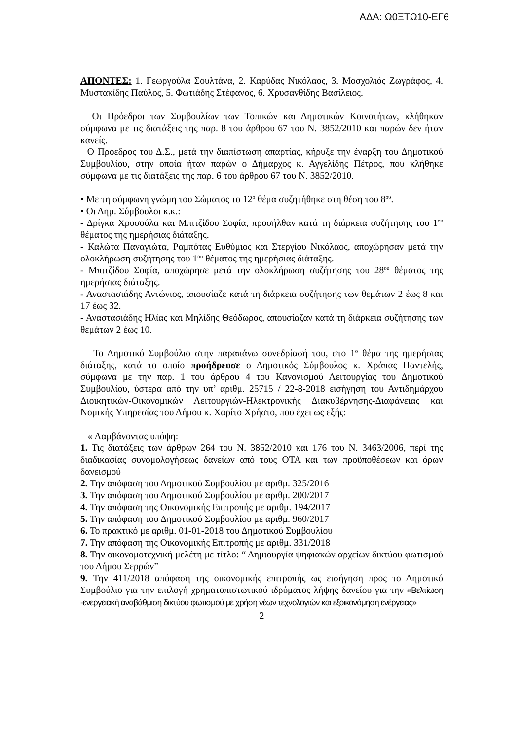ΑΔΑ: Ω0ΞΤΩ10-ΕΓ6
ΑΠΟΝΤΕΣ: 1. Γεωργούλα Σουλτάνα, 2. Καρύδας Νικόλαος, 3. Μοσχολιός Ζωγράφος, 4. Μυστακίδης Παύλος, 5. Φωτιάδης Στέφανος, 6. Χρυσανθίδης Βασίλειος.
Οι Πρόεδροι των Συμβουλίων των Τοπικών και Δημοτικών Κοινοτήτων, κλήθηκαν σύμφωνα με τις διατάξεις της παρ. 8 του άρθρου 67 του Ν. 3852/2010 και παρών δεν ήταν κανείς.
Ο Πρόεδρος του Δ.Σ., μετά την διαπίστωση απαρτίας, κήρυξε την έναρξη του Δημοτικού Συμβουλίου, στην οποία ήταν παρών ο Δήμαρχος κ. Αγγελίδης Πέτρος, που κλήθηκε σύμφωνα με τις διατάξεις της παρ. 6 του άρθρου 67 του Ν. 3852/2010.
• Με τη σύμφωνη γνώμη του Σώματος το 12<sup>ο</sup> θέμα συζητήθηκε στη θέση του 8<sup>ου</sup>.
• Οι Δημ. Σύμβουλοι κ.κ.:
- Δρίγκα Χρυσούλα και Μπιτζίδου Σοφία, προσήλθαν κατά τη διάρκεια συζήτησης του 1<sup>ου</sup> θέματος της ημερήσιας διάταξης.
- Καλώτα Παναγιώτα, Ραμπότας Ευθύμιος και Στεργίου Νικόλαος, αποχώρησαν μετά την ολοκλήρωση συζήτησης του 1<sup>ου</sup> θέματος της ημερήσιας διάταξης.
- Μπιτζίδου Σοφία, αποχώρησε μετά την ολοκλήρωση συζήτησης του 28<sup>ου</sup> θέματος της ημερήσιας διάταξης.
- Αναστασιάδης Αντώνιος, απουσίαζε κατά τη διάρκεια συζήτησης των θεμάτων 2 έως 8 και 17 έως 32.
- Αναστασιάδης Ηλίας και Μηλίδης Θεόδωρος, απουσίαζαν κατά τη διάρκεια συζήτησης των θεμάτων 2 έως 10.
Το Δημοτικό Συμβούλιο στην παραπάνω συνεδρίασή του, στο 1<sup>ο</sup> θέμα της ημερήσιας διάταξης, κατά το οποίο προήδρευσε ο Δημοτικός Σύμβουλος κ. Χράπας Παντελής, σύμφωνα με την παρ. 1 του άρθρου 4 του Κανονισμού Λειτουργίας του Δημοτικού Συμβουλίου, ύστερα από την υπ’ αριθμ. 25715 / 22-8-2018 εισήγηση του Αντιδημάρχου Διοικητικών-Οικονομικών Λειτουργιών-Ηλεκτρονικής Διακυβέρνησης-Διαφάνειας και Νομικής Υπηρεσίας του Δήμου κ. Χαρίτο Χρήστο, που έχει ως εξής:
« Λαμβάνοντας υπόψη:
1. Τις διατάξεις των άρθρων 264 του Ν. 3852/2010 και 176 του Ν. 3463/2006, περί της διαδικασίας συνομολογήσεως δανείων από τους ΟΤΑ και των προϋποθέσεων και όρων δανεισμού
2. Την απόφαση του Δημοτικού Συμβουλίου με αριθμ. 325/2016
3. Την απόφαση του Δημοτικού Συμβουλίου με αριθμ. 200/2017
4. Την απόφαση της Οικονομικής Επιτροπής με αριθμ. 194/2017
5. Την απόφαση του Δημοτικού Συμβουλίου με αριθμ. 960/2017
6. Το πρακτικό με αριθμ. 01-01-2018 του Δημοτικού Συμβουλίου
7. Την απόφαση της Οικονομικής Επιτροπής με αριθμ. 331/2018
8. Την οικονομοτεχνική μελέτη με τίτλο: “ Δημιουργία ψηφιακών αρχείων δικτύου φωτισμού του Δήμου Σερρών”
9. Την 411/2018 απόφαση της οικονομικής επιτροπής ως εισήγηση προς το Δημοτικό Συμβούλιο για την επιλογή χρηματοπιστωτικού ιδρύματος λήψης δανείου για την «Βελτίωση -ενεργειακή αναβάθμιση δικτύου φωτισμού με χρήση νέων τεχνολογιών και εξοικονόμηση ενέργειας»
2